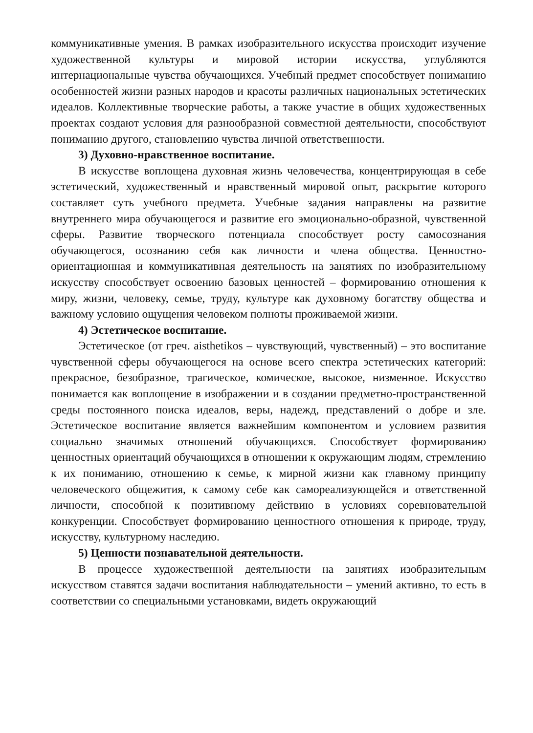коммуникативные умения. В рамках изобразительного искусства происходит изучение художественной культуры и мировой истории искусства, углубляются интернациональные чувства обучающихся. Учебный предмет способствует пониманию особенностей жизни разных народов и красоты различных национальных эстетических идеалов. Коллективные творческие работы, а также участие в общих художественных проектах создают условия для разнообразной совместной деятельности, способствуют пониманию другого, становлению чувства личной ответственности.
3) Духовно-нравственное воспитание.
В искусстве воплощена духовная жизнь человечества, концентрирующая в себе эстетический, художественный и нравственный мировой опыт, раскрытие которого составляет суть учебного предмета. Учебные задания направлены на развитие внутреннего мира обучающегося и развитие его эмоционально-образной, чувственной сферы. Развитие творческого потенциала способствует росту самосознания обучающегося, осознанию себя как личности и члена общества. Ценностно-ориентационная и коммуникативная деятельность на занятиях по изобразительному искусству способствует освоению базовых ценностей – формированию отношения к миру, жизни, человеку, семье, труду, культуре как духовному богатству общества и важному условию ощущения человеком полноты проживаемой жизни.
4) Эстетическое воспитание.
Эстетическое (от греч. aisthetikos – чувствующий, чувственный) – это воспитание чувственной сферы обучающегося на основе всего спектра эстетических категорий: прекрасное, безобразное, трагическое, комическое, высокое, низменное. Искусство понимается как воплощение в изображении и в создании предметно-пространственной среды постоянного поиска идеалов, веры, надежд, представлений о добре и зле. Эстетическое воспитание является важнейшим компонентом и условием развития социально значимых отношений обучающихся. Способствует формированию ценностных ориентаций обучающихся в отношении к окружающим людям, стремлению к их пониманию, отношению к семье, к мирной жизни как главному принципу человеческого общежития, к самому себе как самореализующейся и ответственной личности, способной к позитивному действию в условиях соревновательной конкуренции. Способствует формированию ценностного отношения к природе, труду, искусству, культурному наследию.
5) Ценности познавательной деятельности.
В процессе художественной деятельности на занятиях изобразительным искусством ставятся задачи воспитания наблюдательности – умений активно, то есть в соответствии со специальными установками, видеть окружающий